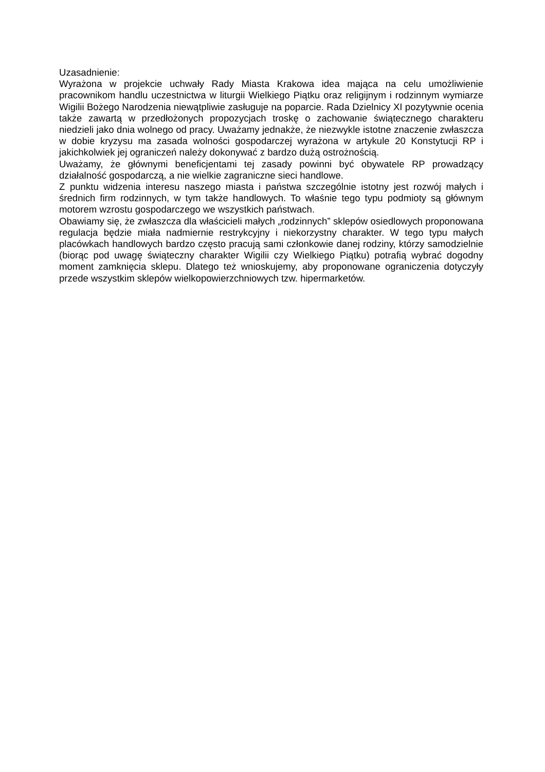Uzasadnienie:
Wyrażona w projekcie uchwały Rady Miasta Krakowa idea mająca na celu umożliwienie pracownikom handlu uczestnictwa w liturgii Wielkiego Piątku oraz religijnym i rodzinnym wymiarze Wigilii Bożego Narodzenia niewątpliwie zasługuje na poparcie. Rada Dzielnicy XI pozytywnie ocenia także zawartą w przedłożonych propozycjach troskę o zachowanie świątecznego charakteru niedzieli jako dnia wolnego od pracy. Uważamy jednakże, że niezwykle istotne znaczenie zwłaszcza w dobie kryzysu ma zasada wolności gospodarczej wyrażona w artykule 20 Konstytucji RP i jakichkolwiek jej ograniczeń należy dokonywać z bardzo dużą ostrożnością.
Uważamy, że głównymi beneficjentami tej zasady powinni być obywatele RP prowadzący działalność gospodarczą, a nie wielkie zagraniczne sieci handlowe.
Z punktu widzenia interesu naszego miasta i państwa szczególnie istotny jest rozwój małych i średnich firm rodzinnych, w tym także handlowych. To właśnie tego typu podmioty są głównym motorem wzrostu gospodarczego we wszystkich państwach.
Obawiamy się, że zwłaszcza dla właścicieli małych „rodzinnych” sklepów osiedlowych proponowana regulacja będzie miała nadmiernie restrykcyjny i niekorzystny charakter. W tego typu małych placówkach handlowych bardzo często pracują sami członkowie danej rodziny, którzy samodzielnie (biorąc pod uwagę świąteczny charakter Wigilii czy Wielkiego Piątku) potrafią wybrać dogodny moment zamknięcia sklepu. Dlatego też wnioskujemy, aby proponowane ograniczenia dotyczyły przede wszystkim sklepów wielkopowierzchniowych tzw. hipermarketów.